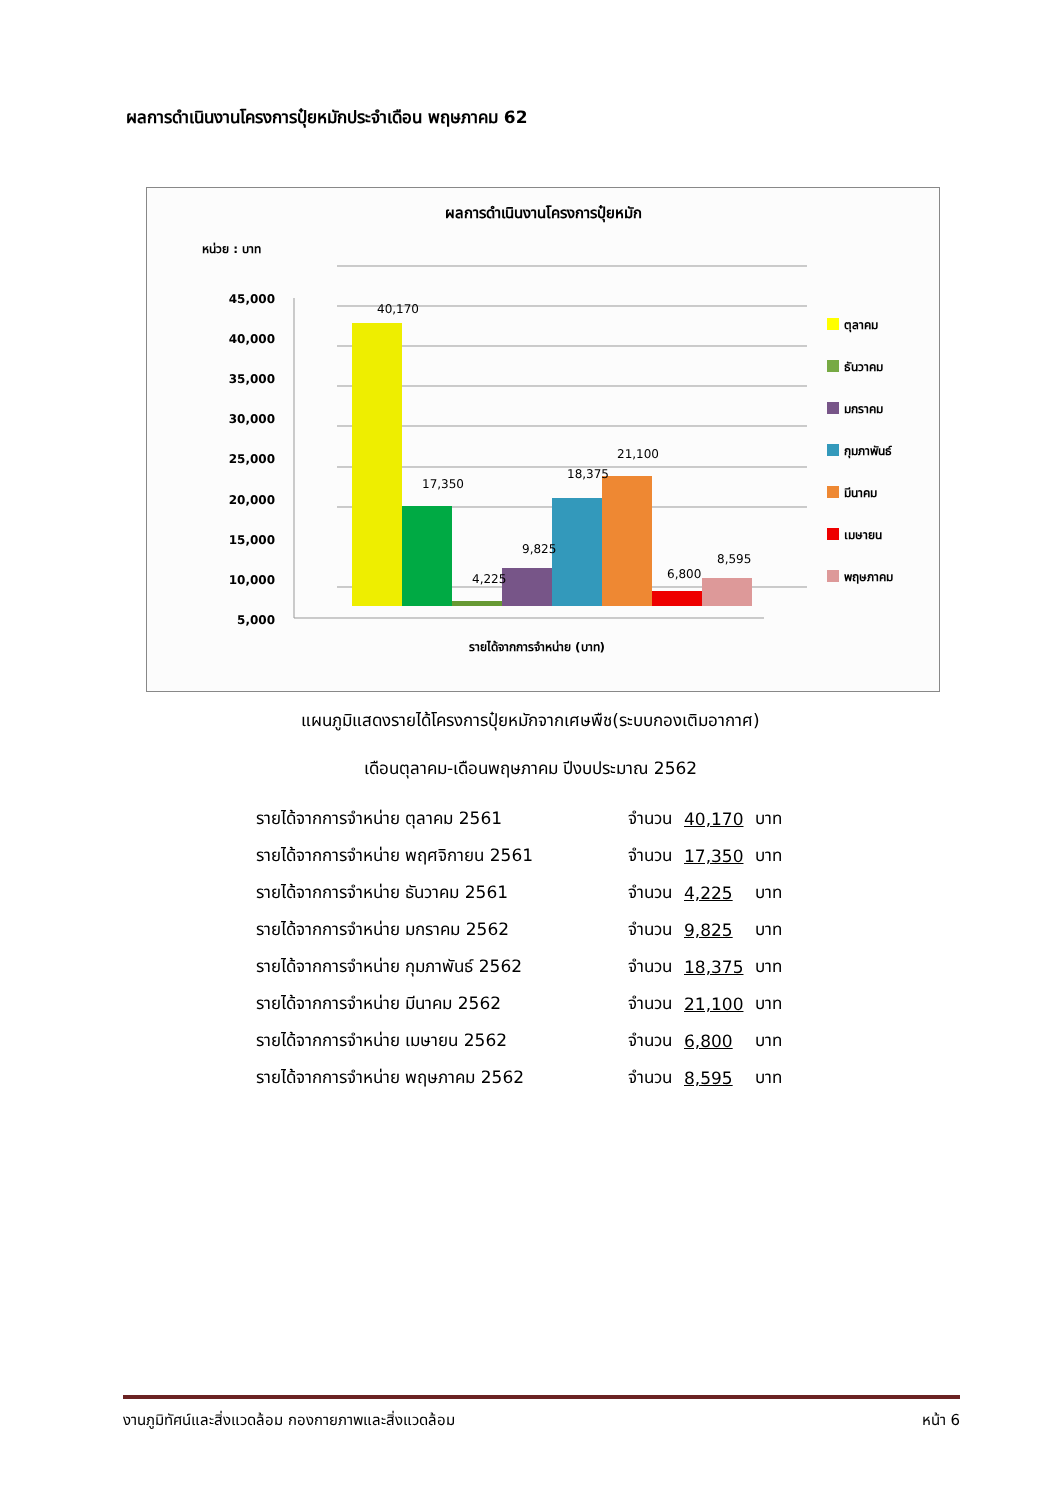ผลการดำเนินงานโครงการปุ๋ยหมักประจำเดือน พฤษภาคม 62
ผลการดำเนินงานโครงการปุ๋ยหมัก
หน่วย : บาท
45,000
40,000
35,000
30,000
25,000
20,000
15,000
10,000
5,000
40,170
17,350
4,225
9,825
18,375
21,100
6,800
8,595
รายได้จากการจำหน่าย (บาท)
ตุลาคม
ธันวาคม
มกราคม
กุมภาพันธ์
มีนาคม
เมษายน
พฤษภาคม
แผนภูมิแสดงรายได้โครงการปุ๋ยหมักจากเศษพืช(ระบบกองเติมอากาศ)
เดือนตุลาคม-เดือนพฤษภาคม ปีงบประมาณ 2562
| รายได้จากการจำหน่าย ตุลาคม 2561 | จำนวน | 40,170 | บาท |
| รายได้จากการจำหน่าย พฤศจิกายน 2561 | จำนวน | 17,350 | บาท |
| รายได้จากการจำหน่าย ธันวาคม 2561 | จำนวน | 4,225 | บาท |
| รายได้จากการจำหน่าย มกราคม 2562 | จำนวน | 9,825 | บาท |
| รายได้จากการจำหน่าย กุมภาพันธ์ 2562 | จำนวน | 18,375 | บาท |
| รายได้จากการจำหน่าย มีนาคม 2562 | จำนวน | 21,100 | บาท |
| รายได้จากการจำหน่าย เมษายน 2562 | จำนวน | 6,800 | บาท |
| รายได้จากการจำหน่าย พฤษภาคม 2562 | จำนวน | 8,595 | บาท |
งานภูมิทัศน์และสิ่งแวดล้อม กองกายภาพและสิ่งแวดล้อม หน้า 6